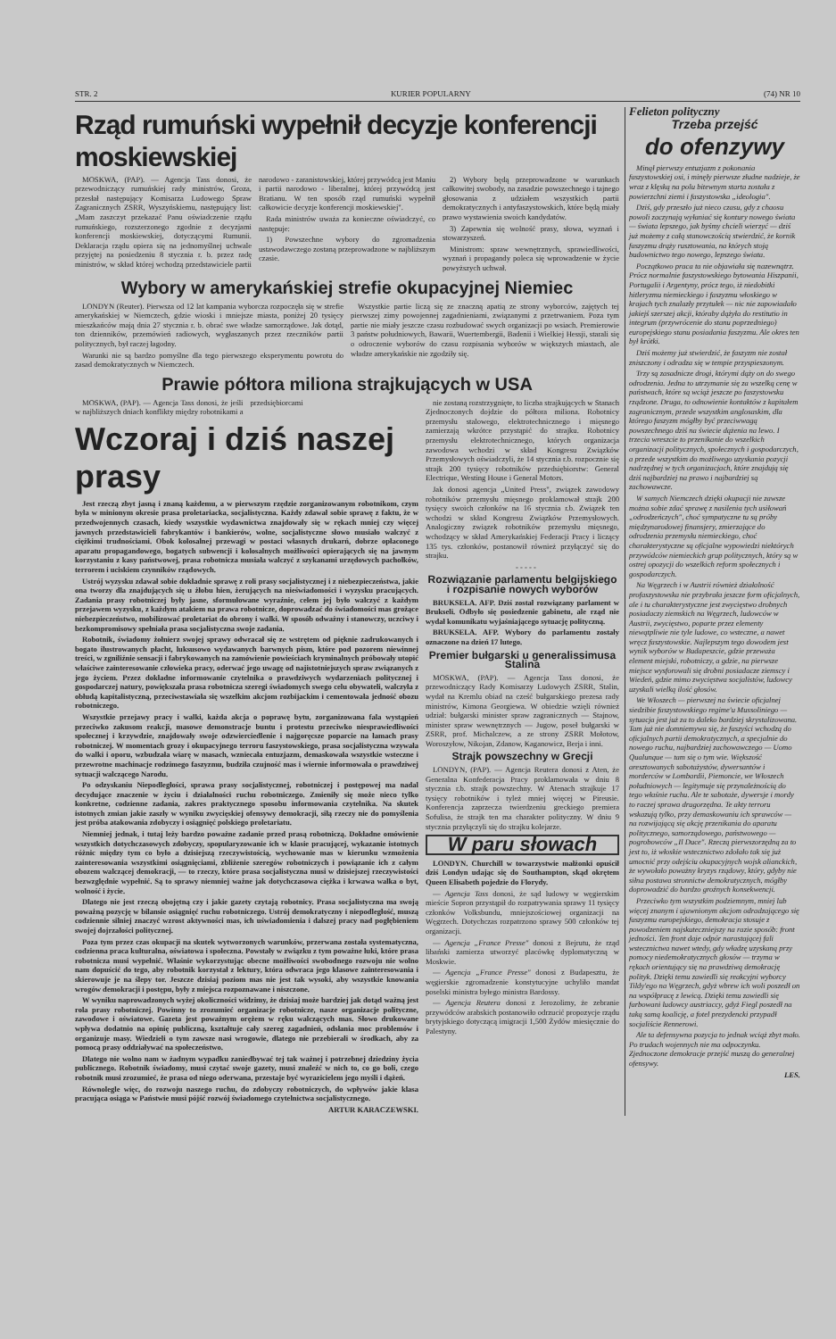STR. 2 KURIER POPULARNY (74) NR 10
Rząd rumuński wypełnił decyzje konferencji moskiewskiej
MOSKWA, (PAP). — Agencja Tass donosi, że przewodniczący rumuńskiej rady ministrów, Groza, przesłał następujący Komisarza Ludowego Spraw Zagranicznych ZSRR, Wyszyńskiemu, następujący list: „Mam zaszczyt przekazać Panu oświadczenie rządu rumuńskiego, rozszerzonego zgodnie z decyzjami konferencji moskiewskiej, dotyczącymi Rumunii. Deklaracja rządu opiera się na jednomyślnej uchwale przyjętej na posiedzeniu 8 stycznia r. b. przez radę ministrów, w skład której wchodzą przedstawiciele partii narodowo - zaranistowskiej, której przywódcą jest Maniu i partii narodowo - liberalnej, której przywódcą jest Bratianu. W ten sposób rząd rumuński wypełnił całkowicie decyzje konferencji moskiewskiej".
Rada ministrów uważa za konieczne oświadczyć, co następuje:
1) Powszechne wybory do zgromadzenia ustawodawczego zostaną przeprowadzone w najbliższym czasie.
2) Wybory będą przeprowadzone w warunkach całkowitej swobody, na zasadzie powszechnego i tajnego głosowania z udziałem wszystkich partii demokratycznych i antyfaszystowskich, które będą miały prawo wystawienia swoich kandydatów.
3) Zapewnia się wolność prasy, słowa, wyznań i stowarzyszeń.
Ministrom: spraw wewnętrznych, sprawiedliwości, wyznań i propagandy poleca się wprowadzenie w życie powyższych uchwał.
Wybory w amerykańskiej strefie okupacyjnej Niemiec
LONDYN (Reuter). Pierwsza od 12 lat kampania wyborcza rozpoczęła się w strefie amerykańskiej w Niemczech, gdzie wioski i mniejsze miasta, poniżej 20 tysięcy mieszkańców mają dnia 27 stycznia r. b. obrać swe władze samorządowe. Jak dotąd, ton dzienników, przemówień radiowych, wygłaszanych przez rzeczników partii politycznych, był raczej łagodny.
Warunki nie są bardzo pomyślne dla tego pierwszego eksperymentu powrotu do zasad demokratycznych w Niemczech.
Wszystkie partie liczą się ze znaczną apatią ze strony wyborców, zajętych tej pierwszej zimy powojennej zagadnieniami, związanymi z przetrwaniem. Poza tym partie nie miały jeszcze czasu rozbudować swych organizacji po wsiach. Premierowie 3 państw południowych, Bawarii, Wuertembergii, Badenii i Wielkiej Hessji, starali się o odroczenie wyborów do czasu rozpisania wyborów w większych miastach, ale władze amerykańskie nie zgodziły się.
Prawie półtora miliona strajkujących w USA
MOSKWA, (PAP). — Agencja Tass donosi, że jeśli w najbliższych dniach konflikty między robotnikami a przedsiębiorcami
Wczoraj i dziś naszej prasy
Jest rzeczą zbyt jasną i znaną każdemu, a w pierwszym rzędzie zorganizowanym robotnikom, czym była w minionym okresie prasa proletariacka, socjalistyczna. Każdy zdawał sobie sprawę z faktu, że w przedwojennych czasach, kiedy wszystkie wydawnictwa znajdowały się w rękach mniej czy więcej jawnych przedstawicieli fabrykantów i bankierów, wolne, socjalistyczne słowo musiało walczyć z ciężkimi trudnościami. Obok kolosalnej przewagi w postaci własnych drukarń, dobrze opłaconego aparatu propagandowego, bogatych subwencji i kolosalnych możliwości opierających się na jawnym korzystaniu z kasy państwowej, prasa robotnicza musiała walczyć z szykanami urzędowych pachołków, terrorem i uciskiem czynników rządowych.
Ustrój wyzysku zdawał sobie dokładnie sprawę z roli prasy socjalistycznej i z niebezpieczeństwa, jakie ona tworzy dla znajdujących się u żłobu hien, żerujących na nieświadomości i wyzysku pracujących. Zadania prasy robotniczej były jasne, sformułowane wyraźnie, celem jej było walczyć z każdym przejawem wyzysku, z każdym atakiem na prawa robotnicze, doprowadzać do świadomości mas grożące niebezpieczeństwo, mobilizować proletariat do obrony i walki. W sposób odważny i stanowczy, uczciwy i bezkompromisowy spełniała prasa socjalistyczna swoje zadania.
Robotnik, świadomy żołnierz swojej sprawy odwracał się ze wstrętem od pięknie zadrukowanych i bogato ilustrowanych płacht, luksusowo wydawanych barwnych pism, które pod pozorem niewinnej treści, w zgniliźnie sensacji i fabrykowanych na zamówienie powieściach kryminalnych próbowały utopić właściwe zainteresowanie człowieka pracy, oderwać jego uwagę od najistotniejszych spraw związanych z jego życiem. Przez dokładne informowanie czytelnika o prawdziwych wydarzeniach politycznej i gospodarczej natury, powiększała prasa robotnicza szeregi świadomych swego celu obywateli, walczyła z obłudą kapitalistyczną, przeciwstawiała się wszelkim akcjom rozbijackim i cementowała jedność obozu robotniczego.
Wszystkie przejawy pracy i walki, każda akcja o poprawę bytu, zorganizowana fala wystąpień przeciwko zakusom reakcji, masowe demonstracje buntu i protestu przeciwko niesprawiedliwości społecznej i krzywdzie, znajdowały swoje odzwierciedlenie i najgoręcsze poparcie na łamach prasy robotniczej. W momentach grozy i okupacyjnego terroru faszystowskiego, prasa socjalistyczna wzywała do walki i oporu, wzbudzała wiarę w masach, wzniecała entuzjazm, demaskowała wszystkie wsteczne i przewrotne machinacje rodzimego faszyzmu, budziła czujność mas i wiernie informowała o prawdziwej sytuacji walczącego Narodu.
Po odzyskaniu Niepodległości, sprawa prasy socjalistycznej, robotniczej i postępowej ma nadal decydujące znaczenie w życiu i działalności ruchu robotniczego. Zmieniły się może nieco tylko konkretne, codzienne zadania, zakres praktycznego sposobu informowania czytelnika. Na skutek istotnych zmian jakie zaszły w wyniku zwycięskiej ofensywy demokracji, siłą rzeczy nie do pomyślenia jest próba atakowania zdobyczy i osiągnięć polskiego proletariatu.
Niemniej jednak, i tutaj leży bardzo poważne zadanie przed prasą robotniczą. Dokładne omówienie wszystkich dotychczasowych zdobyczy, spopularyzowanie ich w klasie pracującej, wykazanie istotnych różnic między tym co było a dzisiejszą rzeczywistością, wychowanie mas w kierunku wzmożenia zainteresowania wszystkimi osiągnięciami, zbliżenie szeregów robotniczych i powiązanie ich z całym obozem walczącej demokracji, — to rzeczy, które prasa socjalistyczna musi w dzisiejszej rzeczywistości bezwzględnie wypełnić. Są to sprawy niemniej ważne jak dotychczasowa ciężka i krwawa walka o byt, wolność i życie.
Dlatego nie jest rzeczą obojętną czy i jakie gazety czytają robotnicy. Prasa socjalistyczna ma swoją poważną pozycję w bilansie osiągnięć ruchu robotniczego. Ustrój demokratyczny i niepodległość, muszą codziennie silniej znaczyć wzrost aktywności mas, ich uświadomienia i dalszej pracy nad pogłębieniem swojej dojrzałości politycznej.
Poza tym przez czas okupacji na skutek wytworzonych warunków, przerwana została systematyczna, codzienna praca kulturalna, oświatowa i społeczna. Powstały w związku z tym poważne luki, które prasa robotnicza musi wypełnić. Właśnie wykorzystując obecne możliwości swobodnego rozwoju nie wolno nam dopuścić do tego, aby robotnik korzystał z lektury, która odwraca jego klasowe zainteresowania i skierowuje je na ślepy tor. Jeszcze dzisiaj poziom mas nie jest tak wysoki, aby wszystkie knowania wrogów demokracji i postępu, były z miejsca rozpoznawane i niszczone.
W wyniku naprowadzonych wyżej okoliczności widzimy, że dzisiaj może bardziej jak dotąd ważną jest rola prasy robotniczej. Powinny to zrozumieć organizacje robotnicze, nasze organizacje polityczne, zawodowe i oświatowe. Gazeta jest poważnym orężem w ręku walczących mas. Słowo drukowane wpływa dodatnio na opinię publiczną, kształtuje cały szereg zagadnień, odsłania moc problemów i organizuje masy. Wiedzieli o tym zawsze nasi wrogowie, dlatego nie przebierali w środkach, aby za pomocą prasy oddziaływać na społeczeństwo.
Dlatego nie wolno nam w żadnym wypadku zaniedbywać tej tak ważnej i potrzebnej dziedziny życia publicznego. Robotnik świadomy, musi czytać swoje gazety, musi znaleźć w nich to, co go boli, czego robotnik musi zrozumieć, że prasa od niego oderwana, przestaje być wyrazicielem jego myśli i dążeń.
Równolegle więc, do rozwoju naszego ruchu, do zdobyczy robotniczych, do wpływów jakie klasa pracująca osiąga w Państwie musi pójść rozwój świadomego czytelnictwa socjalistycznego.
ARTUR KARACZEWSKI.
nie zostaną rozstrzygnięte, to liczba strajkujących w Stanach Zjednoczonych dojdzie do półtora miliona. Robotnicy przemysłu stalowego, elektrotechnicznego i mięsnego zamierzają wkrótce przystąpić do strajku. Robotnicy przemysłu elektrotechnicznego, których organizacja zawodowa wchodzi w skład Kongresu Związków Przemysłowych oświadczyli, że 14 stycznia r.b. rozpocznie się strajk 200 tysięcy robotników przedsiębiorstw: General Electrique, Westing House i General Motors.
Jak donosi agencja „United Press", związek zawodowy robotników przemysłu mięsnego proklamował strajk 200 tysięcy swoich członków na 16 stycznia r.b. Związek ten wchodzi w skład Kongresu Związków Przemysłowych. Analogiczny związek robotników przemysłu mięsnego, wchodzący w skład Amerykańskiej Federacji Pracy i liczący 135 tys. członków, postanowił również przyłączyć się do strajku.
- - - - -
Rozwiązanie parlamentu belgijskiego i rozpisanie nowych wyborów
BRUKSELA. AFP. Dziś został rozwiązany parlament w Brukseli. Odbyło się posiedzenie gabinetu, ale rząd nie wydał komunikatu wyjaśniającego sytuację polityczną.
BRUKSELA. AFP. Wybory do parlamentu zostały oznaczone na dzień 17 lutego.
Premier bułgarski u generalissimusa Stalina
MOSKWA, (PAP). — Agencja Tass donosi, że przewodniczący Rady Komisarzy Ludowych ZSRR, Stalin, wydał na Kremlu obiad na cześć bułgarskiego prezesa rady ministrów, Kimona Georgiewa. W obiedzie wzięli również udział: bułgarski minister spraw zagranicznych — Stajnow, minister spraw wewnętrznych — Jugow, poseł bułgarski w ZSRR, prof. Michalczew, a ze strony ZSRR Mołotow, Woroszyłow, Nikojan, Zdanow, Kaganowicz, Berja i inni.
Strajk powszechny w Grecji
LONDYN, (PAP). — Agencja Reutera donosi z Aten, że Generalna Konfederacja Pracy proklamowała w dniu 8 stycznia r.b. strajk powszechny. W Atenach strajkuje 17 tysięcy robotników i tyleż mniej więcej w Pireusie. Konferencja zaprzecza twierdzeniu greckiego premiera Sofulisa, że strajk ten ma charakter polityczny. W dniu 9 stycznia przyłączyli się do strajku kolejarze.
W paru słowach
LONDYN. Churchill w towarzystwie małżonki opuścił dziś Londyn udając się do Southampton, skąd okrętem Queen Elisabeth pojedzie do Florydy.
— Agencja Tass donosi, że sąd ludowy w węgierskim mieście Sopron przystąpił do rozpatrywania sprawy 11 tysięcy członków Volksbundu, mniejszościowej organizacji na Węgrzech. Dotychczas rozpatrzono sprawy 500 członków tej organizacji.
— Agencja „France Presse" donosi z Bejrutu, że rząd libański zamierza utworzyć placówkę dyplomatyczną w Moskwie.
— Agencja „France Presse" donosi z Budapesztu, że węgierskie zgromadzenie konstytucyjne uchyliło mandat poselski ministra byłego ministra Bardossy.
— Agencja Reutera donosi z Jerozolimy, że zebranie przywódców arabskich postanowiło odrzucić propozycje rządu brytyjskiego dotyczącą imigracji 1,500 Żydów miesięcznie do Palestyny.
Felieton polityczny
Trzeba przejść
do ofenzywy
Minął pierwszy entuzjazm z pokonania faszystowskiej osi, i minęły pierwsze złudne nadzieje, że wraz z klęską na polu bitewnym starta została z powierzchni ziemi i faszystowska „ideologia".
Dziś, gdy przeszło już nieco czasu, gdy z chaosu powoli zaczynają wyłaniać się kontury nowego świata — świata lepszego, jak byśmy chcieli wierzyć — dziś już możemy z całą stanowczością stwierdzić, że kornik faszyzmu drąży rusztowania, na których stoją budownictwo tego nowego, lepszego świata.
Początkowo praca ta nie objawiała się nazewnątrz. Prócz normalnie faszystowskiego bytowania Hiszpanii, Portugalii i Argentyny, prócz tego, iż niedobitki hitleryzmu niemieckiego i faszyzmu włoskiego w krajach tych znalazły przytułek — nic nie zapowiadało jakiejś szerszej akcji, któraby dążyła do restitutio in integrum (przywrócenie do stanu poprzedniego) europejskiego stanu posiadania faszyzmu. Ale okres ten był krótki.
Dziś możemy już stwierdzić, że faszyzm nie został zniszczony i odradza się w tempie przyspieszonym.
Trzy są zasadnicze drogi, którymi dąży on do swego odrodzenia. Jedna to utrzymanie się za wszelką cenę w państwach, które są wciąż jeszcze po faszystowsku rządzone. Druga, to odnowienie kontaktów z kapitałem zagranicznym, przede wszystkim anglosaskim, dla którego faszyzm mógłby być przeciwwagą powszechnego dziś na świecie dążenia na lewo. I trzecia wreszcie to przenikanie do wszelkich organizacji politycznych, społecznych i gospodarczych, a przede wszystkim do możliwego uzyskania pozycji nadrzędnej w tych organizacjach, które znajdują się dziś najbardziej na prawo i najbardziej są zachowawcze.
W samych Niemczech dzięki okupacji nie zawsze można sobie zdać sprawę z nasilenia tych usiłowań „odrodzeńczych", choć sympatyczne tu są próby międzynarodowej finansjery, zmierzające do odrodzenia przemysłu niemieckiego, choć charakterystyczne są oficjalne wypowiedzi niektórych przywódców niemieckich grup politycznych, który są w ostrej opozycji do wszelkich reform społecznych i gospodarczych.
Na Węgrzech i w Austrii również działalność profaszystowska nie przybrała jeszcze form oficjalnych, ale i tu charakterystyczne jest zwycięstwo drobnych posiadaczy ziemskich na Węgrzech, ludowców w Austrii, zwycięstwo, poparte przez elementy niewątpliwie nie tyle ludowe, co wsteczne, a nawet wręcz faszystowskie. Najlepszym tego dowodem jest wynik wyborów w Budapeszcie, gdzie przeważa element miejski, robotniczy, a gdzie, na pierwsze miejsce wysforowali się drobni posiadacze ziemscy i Wiedeń, gdzie mimo zwycięstwa socjalistów, ludowcy uzyskali wielką ilość głosów.
We Włoszech — pierwszej na świecie oficjalnej siedzibie faszystowskiego regime'u Mussoliniego — sytuacja jest już za to daleko bardziej skrystalizowana. Tam już nie domniemywa się, że faszyści wchodzą do oficjalnych partii demokratycznych, a specjalnie do nowego ruchu, najbardziej zachowawczego — Uomo Qualunque — tam się o tym wie. Większość aresztowanych sabotażystów, dywersantów i morderców w Lombardii, Piemoncie, we Włoszech południowych — legitymuje się przynależnością do tego właśnie ruchu. Ale te sabotaże, dywersje i mordy to raczej sprawa drugorzędna. Te akty terroru wskazują tylko, przy demaskowaniu ich sprawców — na rozwijającą się akcję przenikania do aparatu politycznego, samorządowego, państwowego — pogrobowców „Il Duce". Rzeczą pierwszorzędną za to jest to, iż włoskie wstecznictwo zdołało tak się już umocnić przy odejściu okupacyjnych wojsk alianckich, że wywołało poważny kryzys rządowy, który, gdyby nie siłna postawa stronnictw demokratycznych, mógłby doprowadzić do bardzo groźnych konsekwencji.
Przeciwko tym wszystkim podziemnym, mniej lub więcej znanym i ujawnionym akcjom odradzającego się faszyzmu europejskiego, demokracja stosuje z powodzeniem najskuteczniejszy na razie sposób: front jedności. Ten front daje odpór narastającej fali wstecznictwa nawet wtedy, gdy władzę uzyskaną przy pomocy niedemokratycznych głosów — trzyma w rękach orientujący się na prawdziwą demokrację polityk. Dzięki temu zawiedli się reakcyjni wyborcy Tildy'ego na Węgrzech, gdyż wbrew ich woli poszedł on na współpracę z lewicą. Dzięki temu zawiedli się farbowani ludowcy austriaccy, gdyż Fiegl poszedł na taką samą koalicję, a fotel prezydencki przypadł socjaliście Rennerowi.
Ale ta defensywna pozycja to jednak wciąż zbyt mało. Po trudach wojennych nie ma odpoczynku. Zjednoczone demokracje przejść muszą do generalnej ofensywy.
LES.